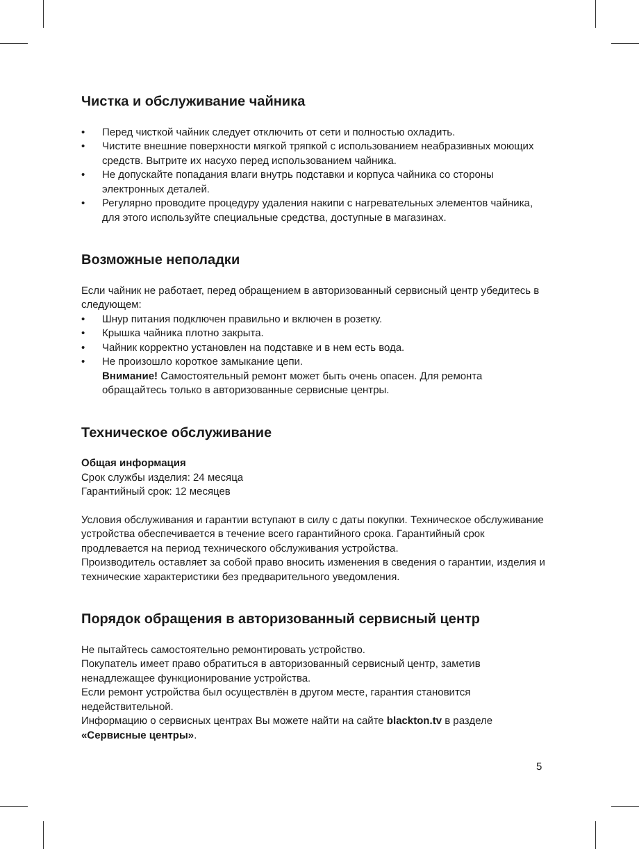Чистка и обслуживание чайника
• Перед чисткой чайник следует отключить от сети и полностью охладить.
• Чистите внешние поверхности мягкой тряпкой с использованием неабразивных моющих средств. Вытрите их насухо перед использованием чайника.
• Не допускайте попадания влаги внутрь подставки и корпуса чайника со стороны электронных деталей.
• Регулярно проводите процедуру удаления накипи с нагревательных элементов чайника, для этого используйте специальные средства, доступные в магазинах.
Возможные неполадки
Если чайник не работает, перед обращением в авторизованный сервисный центр убедитесь в следующем:
• Шнур питания подключен правильно и включен в розетку.
• Крышка чайника плотно закрыта.
• Чайник корректно установлен на подставке и в нем есть вода.
• Не произошло короткое замыкание цепи.
Внимание! Самостоятельный ремонт может быть очень опасен. Для ремонта обращайтесь только в авторизованные сервисные центры.
Техническое обслуживание
Общая информация
Срок службы изделия: 24 месяца
Гарантийный срок: 12 месяцев
Условия обслуживания и гарантии вступают в силу с даты покупки. Техническое обслуживание устройства обеспечивается в течение всего гарантийного срока. Гарантийный срок продлевается на период технического обслуживания устройства.
Производитель оставляет за собой право вносить изменения в сведения о гарантии, изделия и технические характеристики без предварительного уведомления.
Порядок обращения в авторизованный сервисный центр
Не пытайтесь самостоятельно ремонтировать устройство.
Покупатель имеет право обратиться в авторизованный сервисный центр, заметив ненадлежащее функционирование устройства.
Если ремонт устройства был осуществлён в другом месте, гарантия становится недействительной.
Информацию о сервисных центрах Вы можете найти на сайте blackton.tv в разделе «Сервисные центры».
5